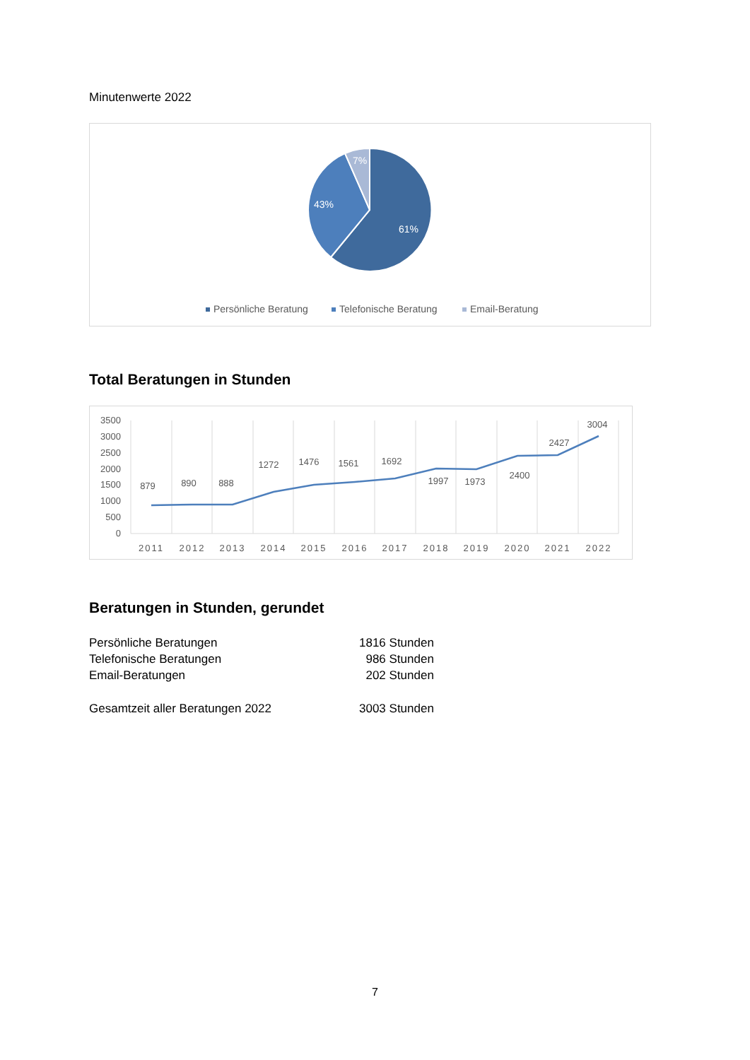Minutenwerte 2022
7%
43%
61%
Persönliche Beratung
Telefonische Beratung
Email-Beratung
Total Beratungen in Stunden
3500
3000
2500
2000
1500
1000
500
0
2011
2012
2013
2014
2015
2016
2017
2018
2019
2020
2021
2022
879
890
888
1272
1476
1561
1692
1997
1973
2400
2427
3004
Beratungen in Stunden, gerundet
| Persönliche Beratungen | 1816 Stunden |
| Telefonische Beratungen | 986 Stunden |
| Email-Beratungen | 202 Stunden |
| Gesamtzeit aller Beratungen 2022 | 3003 Stunden |
7